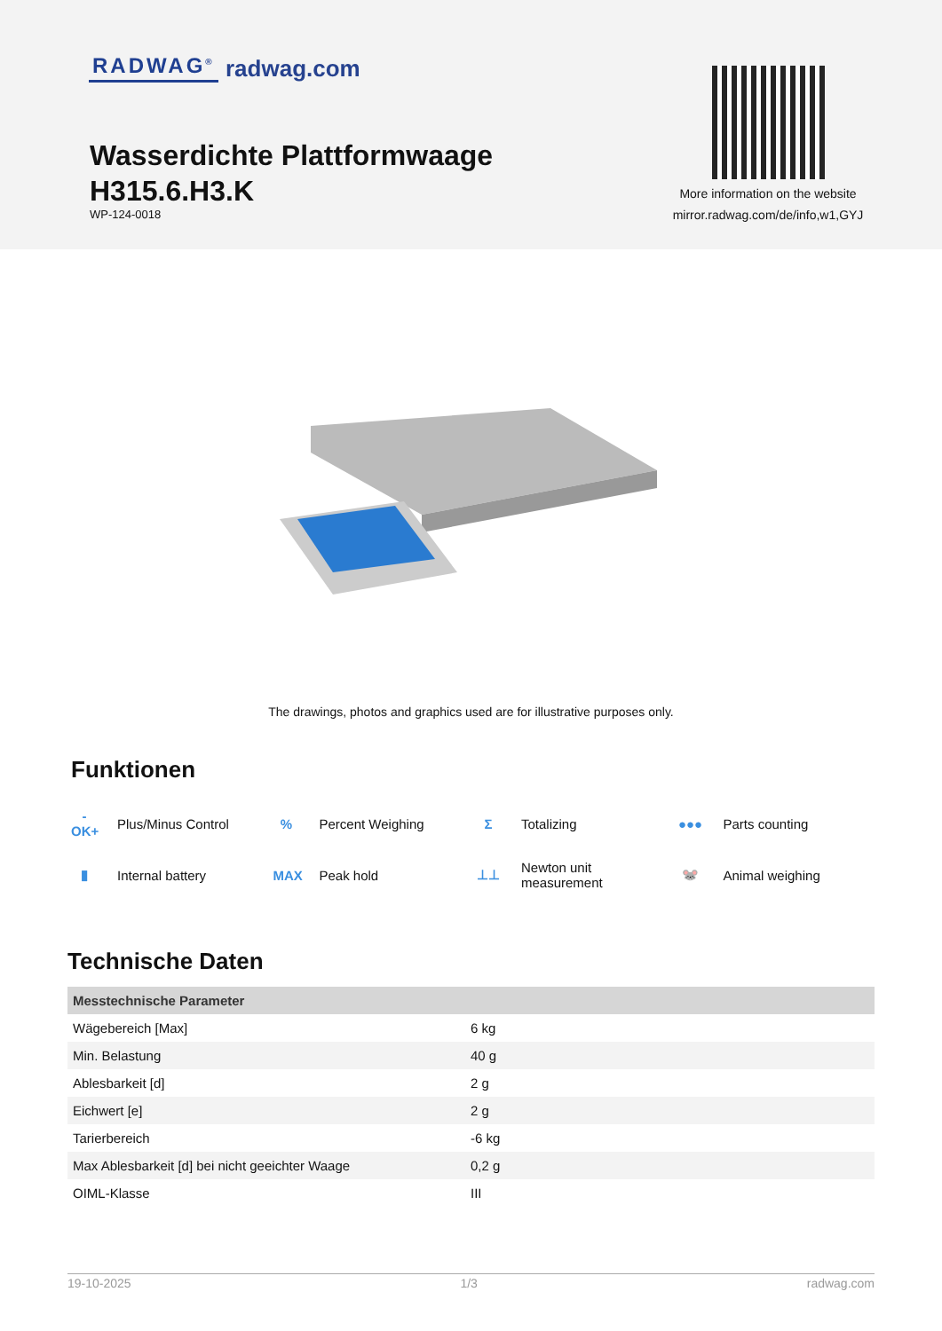RADWAG<sup>®</sup> radwag.com
Wasserdichte Plattformwaage
H315.6.H3.K
WP-124-0018
More information on the website
mirror.radwag.com/de/info,w1,GYJ
The drawings, photos and graphics used are for illustrative purposes only.
Funktionen
-OK+ Plus/Minus Control
% Percent Weighing
Σ Totalizing
●●● Parts counting
▮ Internal battery
MAX Peak hold
⊥⊥ Newton unit
measurement
🐭 Animal weighing
Technische Daten
| Messtechnische Parameter | |
| --- | --- |
| Wägebereich [Max] | 6 kg |
| Min. Belastung | 40 g |
| Ablesbarkeit [d] | 2 g |
| Eichwert [e] | 2 g |
| Tarierbereich | -6 kg |
| Max Ablesbarkeit [d] bei nicht geeichter Waage | 0,2 g |
| OIML-Klasse | III |
19-10-2025 1/3 radwag.com